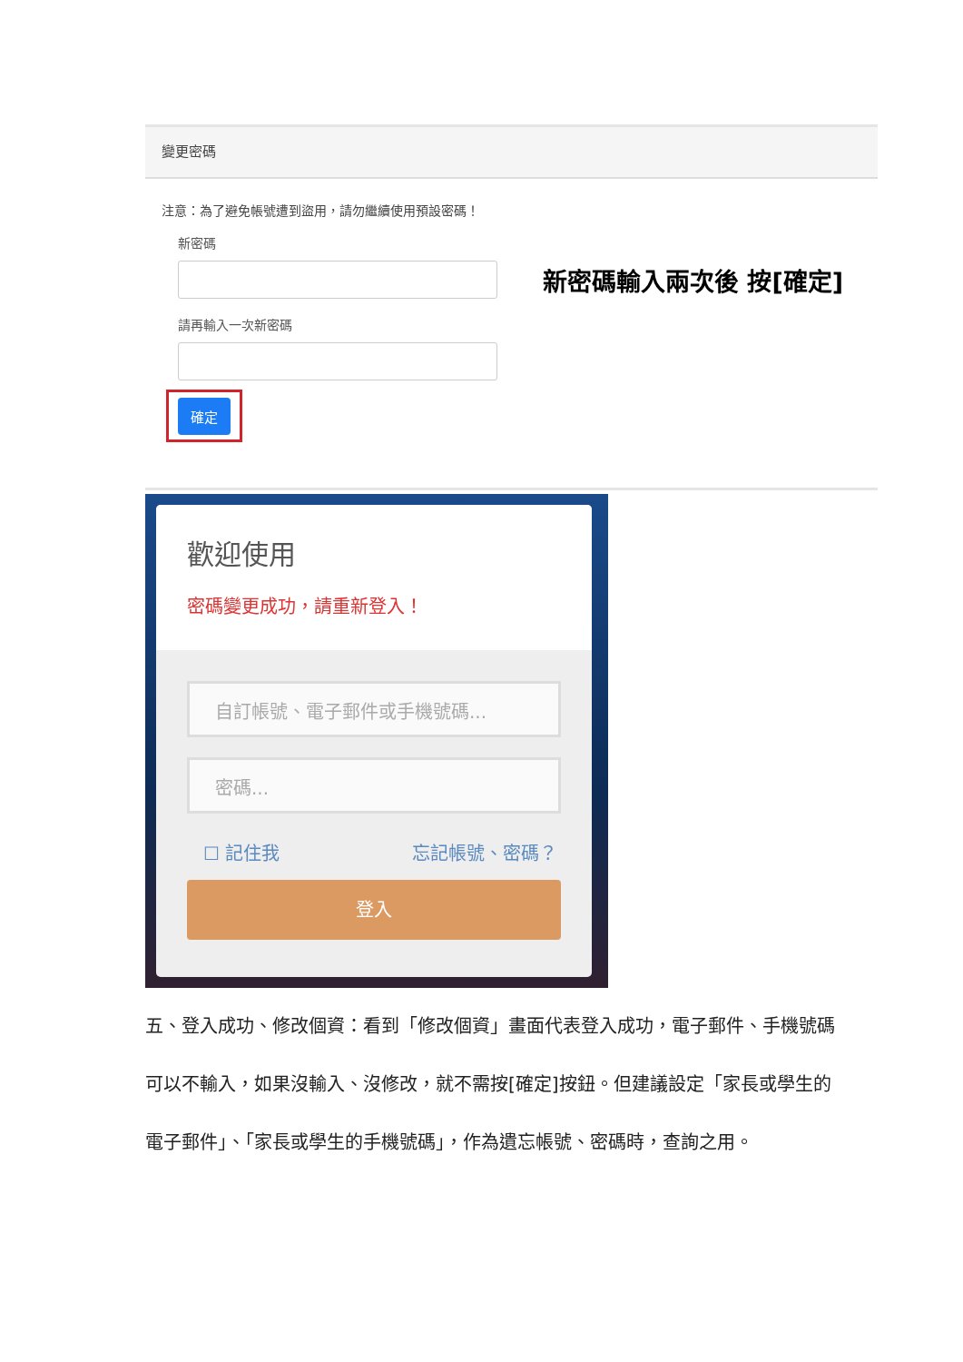變更密碼
注意：為了避免帳號遭到盜用，請勿繼續使用預設密碼！
新密碼
新密碼輸入兩次後 按[確定]
請再輸入一次新密碼
確定
歡迎使用
密碼變更成功，請重新登入！
自訂帳號、電子郵件或手機號碼...
密碼...
☐ 記住我 忘記帳號、密碼？
登入
五、登入成功、修改個資：看到「修改個資」畫面代表登入成功，電子郵件、手機號碼可以不輸入，如果沒輸入、沒修改，就不需按[確定]按鈕。但建議設定「家長或學生的電子郵件」、「家長或學生的手機號碼」，作為遺忘帳號、密碼時，查詢之用。